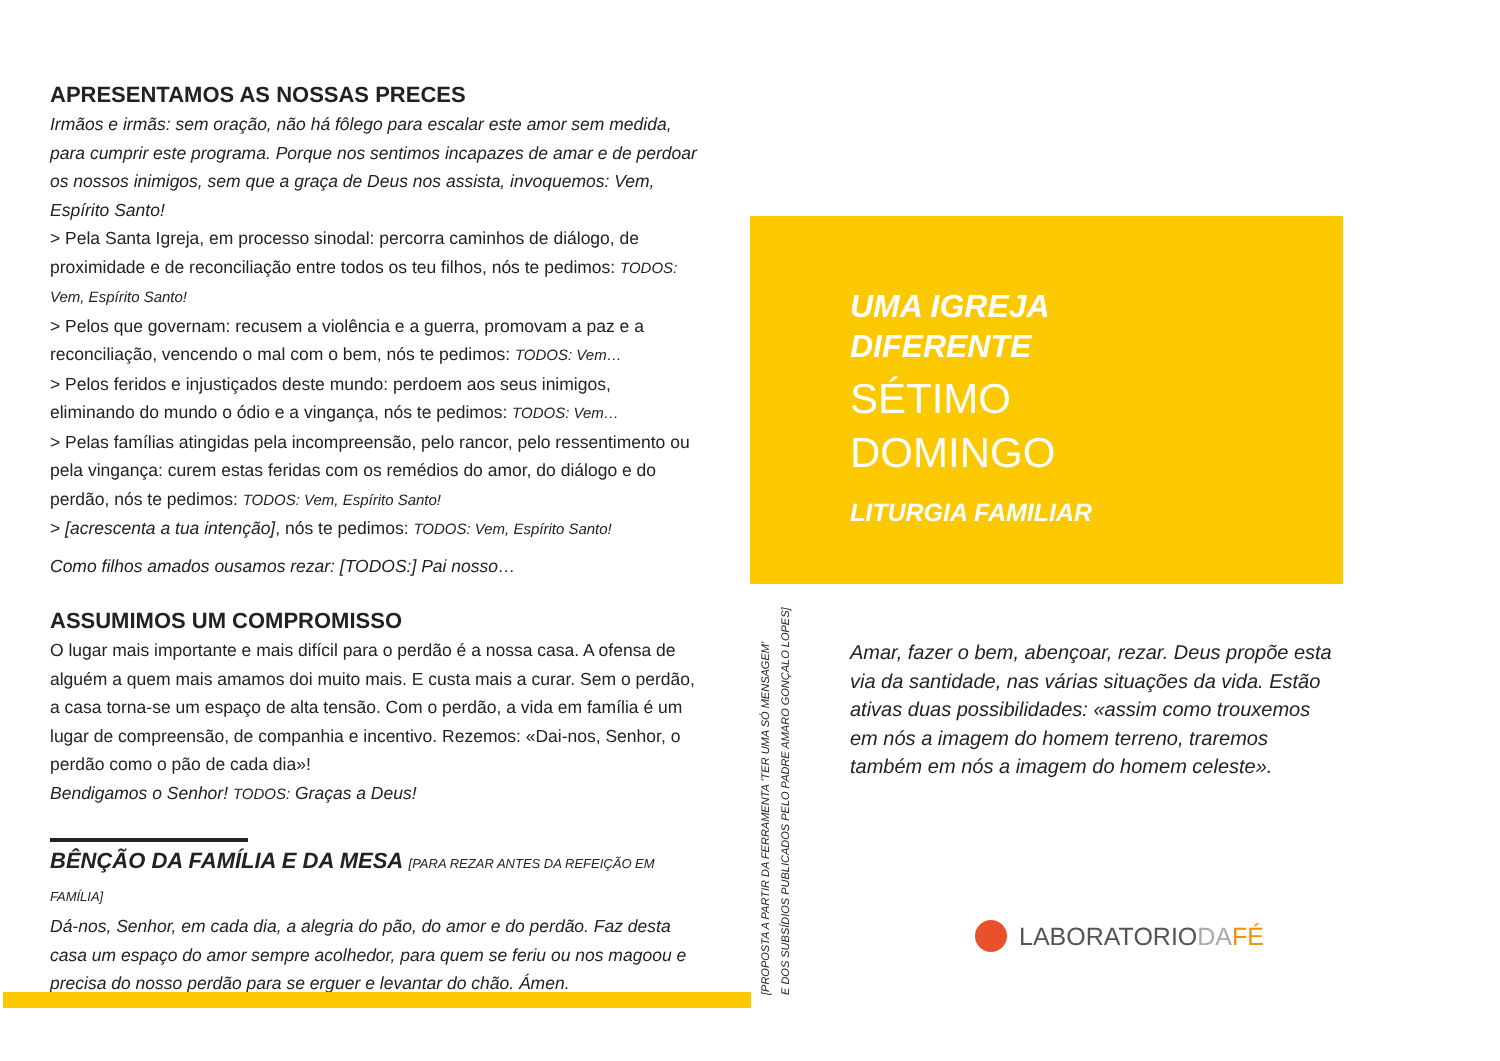APRESENTAMOS AS NOSSAS PRECES
Irmãos e irmãs: sem oração, não há fôlego para escalar este amor sem medida, para cumprir este programa. Porque nos sentimos incapazes de amar e de perdoar os nossos inimigos, sem que a graça de Deus nos assista, invoquemos: Vem, Espírito Santo!
> Pela Santa Igreja, em processo sinodal: percorra caminhos de diálogo, de proximidade e de reconciliação entre todos os teu filhos, nós te pedimos: TODOS: Vem, Espírito Santo!
> Pelos que governam: recusem a violência e a guerra, promovam a paz e a reconciliação, vencendo o mal com o bem, nós te pedimos: TODOS: Vem…
> Pelos feridos e injustiçados deste mundo: perdoem aos seus inimigos, eliminando do mundo o ódio e a vingança, nós te pedimos: TODOS: Vem…
> Pelas famílias atingidas pela incompreensão, pelo rancor, pelo ressentimento ou pela vingança: curem estas feridas com os remédios do amor, do diálogo e do perdão, nós te pedimos: TODOS: Vem, Espírito Santo!
> [acrescenta a tua intenção], nós te pedimos: TODOS: Vem, Espírito Santo!
Como filhos amados ousamos rezar: [TODOS:] Pai nosso…
ASSUMIMOS UM COMPROMISSO
O lugar mais importante e mais difícil para o perdão é a nossa casa. A ofensa de alguém a quem mais amamos doi muito mais. E custa mais a curar. Sem o perdão, a casa torna-se um espaço de alta tensão. Com o perdão, a vida em família é um lugar de compreensão, de companhia e incentivo. Rezemos: «Dai-nos, Senhor, o perdão como o pão de cada dia»!
Bendigamos o Senhor! TODOS: Graças a Deus!
BÊNÇÃO DA FAMÍLIA E DA MESA [PARA REZAR ANTES DA REFEIÇÃO EM FAMÍLIA]
Dá-nos, Senhor, em cada dia, a alegria do pão, do amor e do perdão. Faz desta casa um espaço do amor sempre acolhedor, para quem se feriu ou nos magoou e precisa do nosso perdão para se erguer e levantar do chão. Ámen.
UMA IGREJA
DIFERENTE
SÉTIMO
DOMINGO
LITURGIA FAMILIAR
[PROPOSTA A PARTIR DA FERRAMENTA 'TER UMA SÓ MENSAGEM'
E DOS SUBSÍDIOS PUBLICADOS PELO PADRE AMARO GONÇALO LOPES]
Amar, fazer o bem, abençoar, rezar. Deus propõe esta via da santidade, nas várias situações da vida. Estão ativas duas possibilidades: «assim como trouxemos em nós a imagem do homem terreno, traremos também em nós a imagem do homem celeste».
LABORATORIODA FÉ